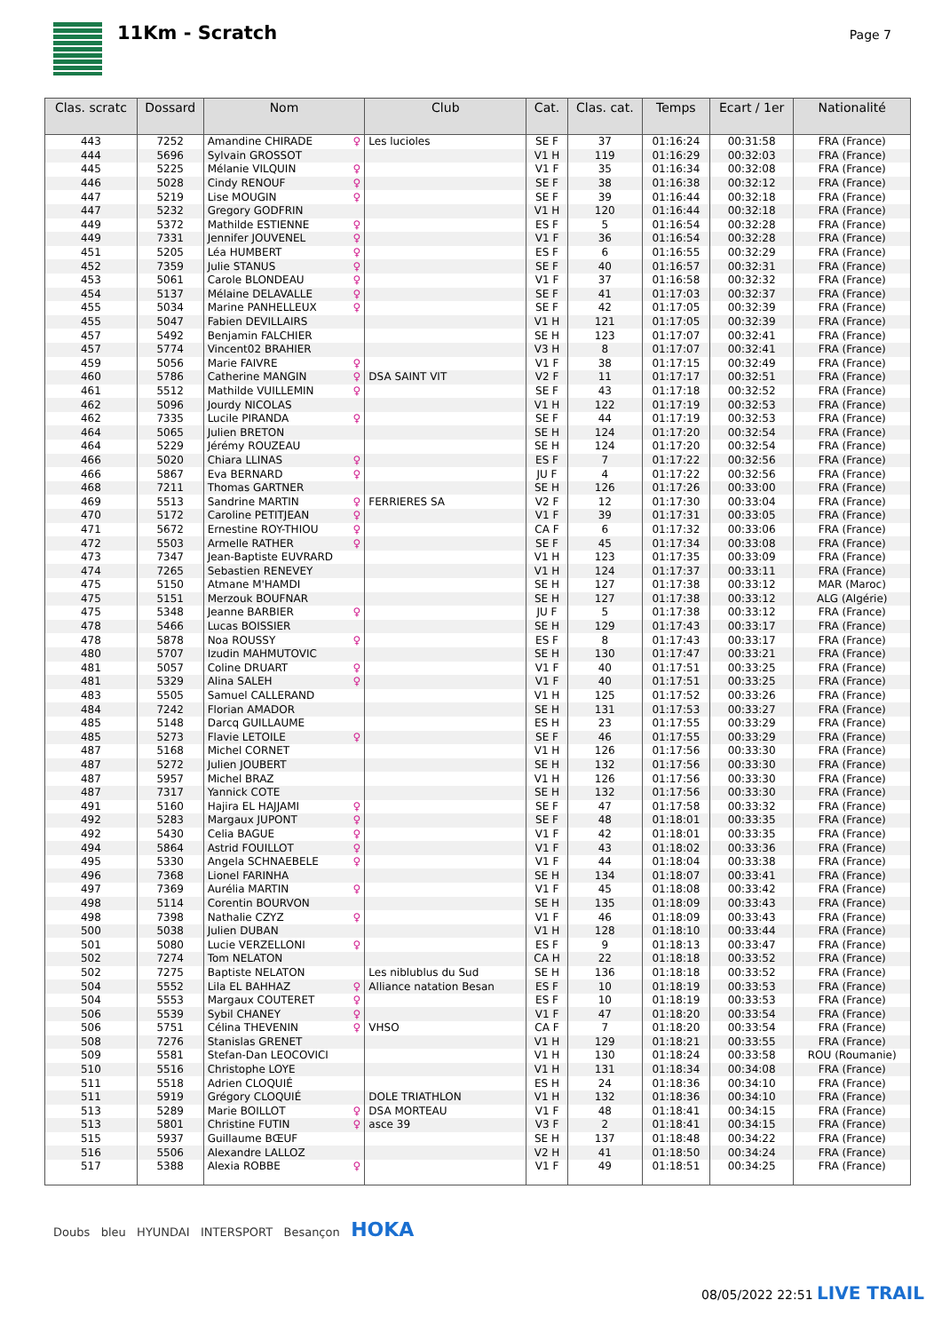11Km - Scratch
Page 7
| Clas. scratc | Dossard | Nom | Club | Cat. | Clas. cat. | Temps | Ecart / 1er | Nationalité |
| --- | --- | --- | --- | --- | --- | --- | --- | --- |
| 443 | 7252 | Amandine CHIRADE ♀ | Les lucioles | SE F | 37 | 01:16:24 | 00:31:58 | FRA (France) |
| 444 | 5696 | Sylvain GROSSOT | | V1 H | 119 | 01:16:29 | 00:32:03 | FRA (France) |
| 445 | 5225 | Mélanie VILQUIN ♀ | | V1 F | 35 | 01:16:34 | 00:32:08 | FRA (France) |
| 446 | 5028 | Cindy RENOUF ♀ | | SE F | 38 | 01:16:38 | 00:32:12 | FRA (France) |
| 447 | 5219 | Lise MOUGIN ♀ | | SE F | 39 | 01:16:44 | 00:32:18 | FRA (France) |
| 447 | 5232 | Gregory GODFRIN | | V1 H | 120 | 01:16:44 | 00:32:18 | FRA (France) |
| 449 | 5372 | Mathilde ESTIENNE ♀ | | ES F | 5 | 01:16:54 | 00:32:28 | FRA (France) |
| 449 | 7331 | Jennifer JOUVENEL ♀ | | V1 F | 36 | 01:16:54 | 00:32:28 | FRA (France) |
| 451 | 5205 | Léa HUMBERT ♀ | | ES F | 6 | 01:16:55 | 00:32:29 | FRA (France) |
| 452 | 7359 | Julie STANUS ♀ | | SE F | 40 | 01:16:57 | 00:32:31 | FRA (France) |
| 453 | 5061 | Carole BLONDEAU ♀ | | V1 F | 37 | 01:16:58 | 00:32:32 | FRA (France) |
| 454 | 5137 | Mélaine DELAVALLE ♀ | | SE F | 41 | 01:17:03 | 00:32:37 | FRA (France) |
| 455 | 5034 | Marine PANHELLEUX ♀ | | SE F | 42 | 01:17:05 | 00:32:39 | FRA (France) |
| 455 | 5047 | Fabien DEVILLAIRS | | V1 H | 121 | 01:17:05 | 00:32:39 | FRA (France) |
| 457 | 5492 | Benjamin FALCHIER | | SE H | 123 | 01:17:07 | 00:32:41 | FRA (France) |
| 457 | 5774 | Vincent02 BRAHIER | | V3 H | 8 | 01:17:07 | 00:32:41 | FRA (France) |
| 459 | 5056 | Marie FAIVRE ♀ | | V1 F | 38 | 01:17:15 | 00:32:49 | FRA (France) |
| 460 | 5786 | Catherine MANGIN ♀ | DSA SAINT VIT | V2 F | 11 | 01:17:17 | 00:32:51 | FRA (France) |
| 461 | 5512 | Mathilde VUILLEMIN ♀ | | SE F | 43 | 01:17:18 | 00:32:52 | FRA (France) |
| 462 | 5096 | Jourdy NICOLAS | | V1 H | 122 | 01:17:19 | 00:32:53 | FRA (France) |
| 462 | 7335 | Lucile PIRANDA ♀ | | SE F | 44 | 01:17:19 | 00:32:53 | FRA (France) |
| 464 | 5065 | Julien BRETON | | SE H | 124 | 01:17:20 | 00:32:54 | FRA (France) |
| 464 | 5229 | Jérémy ROUZEAU | | SE H | 124 | 01:17:20 | 00:32:54 | FRA (France) |
| 466 | 5020 | Chiara LLINAS ♀ | | ES F | 7 | 01:17:22 | 00:32:56 | FRA (France) |
| 466 | 5867 | Eva BERNARD ♀ | | JU F | 4 | 01:17:22 | 00:32:56 | FRA (France) |
| 468 | 7211 | Thomas GARTNER | | SE H | 126 | 01:17:26 | 00:33:00 | FRA (France) |
| 469 | 5513 | Sandrine MARTIN ♀ | FERRIERES SA | V2 F | 12 | 01:17:30 | 00:33:04 | FRA (France) |
| 470 | 5172 | Caroline PETITJEAN ♀ | | V1 F | 39 | 01:17:31 | 00:33:05 | FRA (France) |
| 471 | 5672 | Ernestine ROY-THIOU ♀ | | CA F | 6 | 01:17:32 | 00:33:06 | FRA (France) |
| 472 | 5503 | Armelle RATHER ♀ | | SE F | 45 | 01:17:34 | 00:33:08 | FRA (France) |
| 473 | 7347 | Jean-Baptiste EUVRARD | | V1 H | 123 | 01:17:35 | 00:33:09 | FRA (France) |
| 474 | 7265 | Sebastien RENEVEY | | V1 H | 124 | 01:17:37 | 00:33:11 | FRA (France) |
| 475 | 5150 | Atmane M'HAMDI | | SE H | 127 | 01:17:38 | 00:33:12 | MAR (Maroc) |
| 475 | 5151 | Merzouk BOUFNAR | | SE H | 127 | 01:17:38 | 00:33:12 | ALG (Algérie) |
| 475 | 5348 | Jeanne BARBIER ♀ | | JU F | 5 | 01:17:38 | 00:33:12 | FRA (France) |
| 478 | 5466 | Lucas BOISSIER | | SE H | 129 | 01:17:43 | 00:33:17 | FRA (France) |
| 478 | 5878 | Noa ROUSSY ♀ | | ES F | 8 | 01:17:43 | 00:33:17 | FRA (France) |
| 480 | 5707 | Izudin MAHMUTOVIC | | SE H | 130 | 01:17:47 | 00:33:21 | FRA (France) |
| 481 | 5057 | Coline DRUART ♀ | | V1 F | 40 | 01:17:51 | 00:33:25 | FRA (France) |
| 481 | 5329 | Alina SALEH ♀ | | V1 F | 40 | 01:17:51 | 00:33:25 | FRA (France) |
| 483 | 5505 | Samuel CALLERAND | | V1 H | 125 | 01:17:52 | 00:33:26 | FRA (France) |
| 484 | 7242 | Florian AMADOR | | SE H | 131 | 01:17:53 | 00:33:27 | FRA (France) |
| 485 | 5148 | Darcq GUILLAUME | | ES H | 23 | 01:17:55 | 00:33:29 | FRA (France) |
| 485 | 5273 | Flavie LETOILE ♀ | | SE F | 46 | 01:17:55 | 00:33:29 | FRA (France) |
| 487 | 5168 | Michel CORNET | | V1 H | 126 | 01:17:56 | 00:33:30 | FRA (France) |
| 487 | 5272 | Julien JOUBERT | | SE H | 132 | 01:17:56 | 00:33:30 | FRA (France) |
| 487 | 5957 | Michel BRAZ | | V1 H | 126 | 01:17:56 | 00:33:30 | FRA (France) |
| 487 | 7317 | Yannick COTE | | SE H | 132 | 01:17:56 | 00:33:30 | FRA (France) |
| 491 | 5160 | Hajira EL HAJJAMI ♀ | | SE F | 47 | 01:17:58 | 00:33:32 | FRA (France) |
| 492 | 5283 | Margaux JUPONT ♀ | | SE F | 48 | 01:18:01 | 00:33:35 | FRA (France) |
| 492 | 5430 | Celia BAGUE ♀ | | V1 F | 42 | 01:18:01 | 00:33:35 | FRA (France) |
| 494 | 5864 | Astrid FOUILLOT ♀ | | V1 F | 43 | 01:18:02 | 00:33:36 | FRA (France) |
| 495 | 5330 | Angela SCHNAEBELE ♀ | | V1 F | 44 | 01:18:04 | 00:33:38 | FRA (France) |
| 496 | 7368 | Lionel FARINHA | | SE H | 134 | 01:18:07 | 00:33:41 | FRA (France) |
| 497 | 7369 | Aurélia MARTIN ♀ | | V1 F | 45 | 01:18:08 | 00:33:42 | FRA (France) |
| 498 | 5114 | Corentin BOURVON | | SE H | 135 | 01:18:09 | 00:33:43 | FRA (France) |
| 498 | 7398 | Nathalie CZYZ ♀ | | V1 F | 46 | 01:18:09 | 00:33:43 | FRA (France) |
| 500 | 5038 | Julien DUBAN | | V1 H | 128 | 01:18:10 | 00:33:44 | FRA (France) |
| 501 | 5080 | Lucie VERZELLONI ♀ | | ES F | 9 | 01:18:13 | 00:33:47 | FRA (France) |
| 502 | 7274 | Tom NELATON | | CA H | 22 | 01:18:18 | 00:33:52 | FRA (France) |
| 502 | 7275 | Baptiste NELATON | Les niblublus du Sud | SE H | 136 | 01:18:18 | 00:33:52 | FRA (France) |
| 504 | 5552 | Lila EL BAHHAZ ♀ | Alliance natation Besan | ES F | 10 | 01:18:19 | 00:33:53 | FRA (France) |
| 504 | 5553 | Margaux COUTERET ♀ | | ES F | 10 | 01:18:19 | 00:33:53 | FRA (France) |
| 506 | 5539 | Sybil CHANEY ♀ | | V1 F | 47 | 01:18:20 | 00:33:54 | FRA (France) |
| 506 | 5751 | Célina THEVENIN ♀ | VHSO | CA F | 7 | 01:18:20 | 00:33:54 | FRA (France) |
| 508 | 7276 | Stanislas GRENET | | V1 H | 129 | 01:18:21 | 00:33:55 | FRA (France) |
| 509 | 5581 | Stefan-Dan LEOCOVICI | | V1 H | 130 | 01:18:24 | 00:33:58 | ROU (Roumanie) |
| 510 | 5516 | Christophe LOYE | | V1 H | 131 | 01:18:34 | 00:34:08 | FRA (France) |
| 511 | 5518 | Adrien CLOQUIÉ | | ES H | 24 | 01:18:36 | 00:34:10 | FRA (France) |
| 511 | 5919 | Grégory CLOQUIÉ | DOLE TRIATHLON | V1 H | 132 | 01:18:36 | 00:34:10 | FRA (France) |
| 513 | 5289 | Marie BOILLOT ♀ | DSA MORTEAU | V1 F | 48 | 01:18:41 | 00:34:15 | FRA (France) |
| 513 | 5801 | Christine FUTIN ♀ | asce 39 | V3 F | 2 | 01:18:41 | 00:34:15 | FRA (France) |
| 515 | 5937 | Guillaume BŒUF | | SE H | 137 | 01:18:48 | 00:34:22 | FRA (France) |
| 516 | 5506 | Alexandre LALLOZ | | V2 H | 41 | 01:18:50 | 00:34:24 | FRA (France) |
| 517 | 5388 | Alexia ROBBE ♀ | | V1 F | 49 | 01:18:51 | 00:34:25 | FRA (France) |
Doubs bleu HYUNDAI INTERSPORT Besançon HOKA
08/05/2022 22:51 LIVE TRAIL